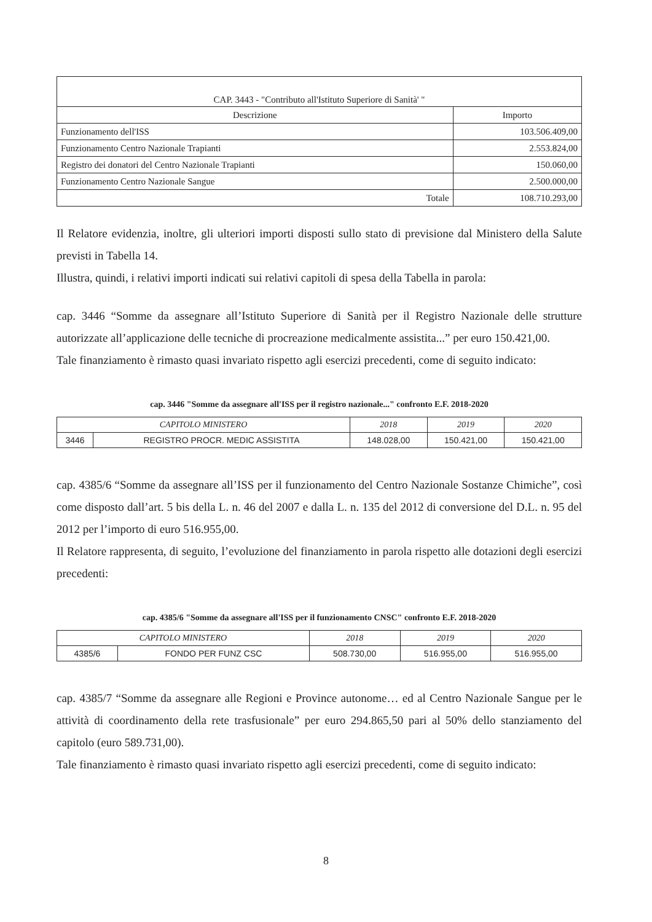| CAP. 3443 - "Contributo all'Istituto Superiore di Sanità' " | |
| --- | --- |
| Descrizione | Importo |
| Funzionamento dell'ISS | 103.506.409,00 |
| Funzionamento Centro Nazionale Trapianti | 2.553.824,00 |
| Registro dei donatori del Centro Nazionale Trapianti | 150.060,00 |
| Funzionamento Centro Nazionale Sangue | 2.500.000,00 |
| Totale | 108.710.293,00 |
Il Relatore evidenzia, inoltre, gli ulteriori importi disposti sullo stato di previsione dal Ministero della Salute previsti in Tabella 14.
Illustra, quindi, i relativi importi indicati sui relativi capitoli di spesa della Tabella in parola:
cap. 3446 “Somme da assegnare all’Istituto Superiore di Sanità per il Registro Nazionale delle strutture autorizzate all’applicazione delle tecniche di procreazione medicalmente assistita...” per euro 150.421,00.
Tale finanziamento è rimasto quasi invariato rispetto agli esercizi precedenti, come di seguito indicato:
cap. 3446 "Somme da assegnare all'ISS per il registro nazionale..." confronto E.F. 2018-2020
| CAPITOLO MINISTERO | | 2018 | 2019 | 2020 |
| --- | --- | --- | --- | --- |
| 3446 | REGISTRO PROCR. MEDIC ASSISTITA | 148.028,00 | 150.421,00 | 150.421,00 |
cap. 4385/6 “Somme da assegnare all’ISS per il funzionamento del Centro Nazionale Sostanze Chimiche”, così come disposto dall’art. 5 bis della L. n. 46 del 2007 e dalla L. n. 135 del 2012 di conversione del D.L. n. 95 del 2012 per l’importo di euro 516.955,00.
Il Relatore rappresenta, di seguito, l’evoluzione del finanziamento in parola rispetto alle dotazioni degli esercizi precedenti:
cap. 4385/6 "Somme da assegnare all'ISS per il funzionamento CNSC" confronto E.F. 2018-2020
| CAPITOLO MINISTERO | | 2018 | 2019 | 2020 |
| --- | --- | --- | --- | --- |
| 4385/6 | FONDO PER FUNZ CSC | 508.730,00 | 516.955,00 | 516.955,00 |
cap. 4385/7 “Somme da assegnare alle Regioni e Province autonome… ed al Centro Nazionale Sangue per le attività di coordinamento della rete trasfusionale” per euro 294.865,50 pari al 50% dello stanziamento del capitolo (euro 589.731,00).
Tale finanziamento è rimasto quasi invariato rispetto agli esercizi precedenti, come di seguito indicato:
8